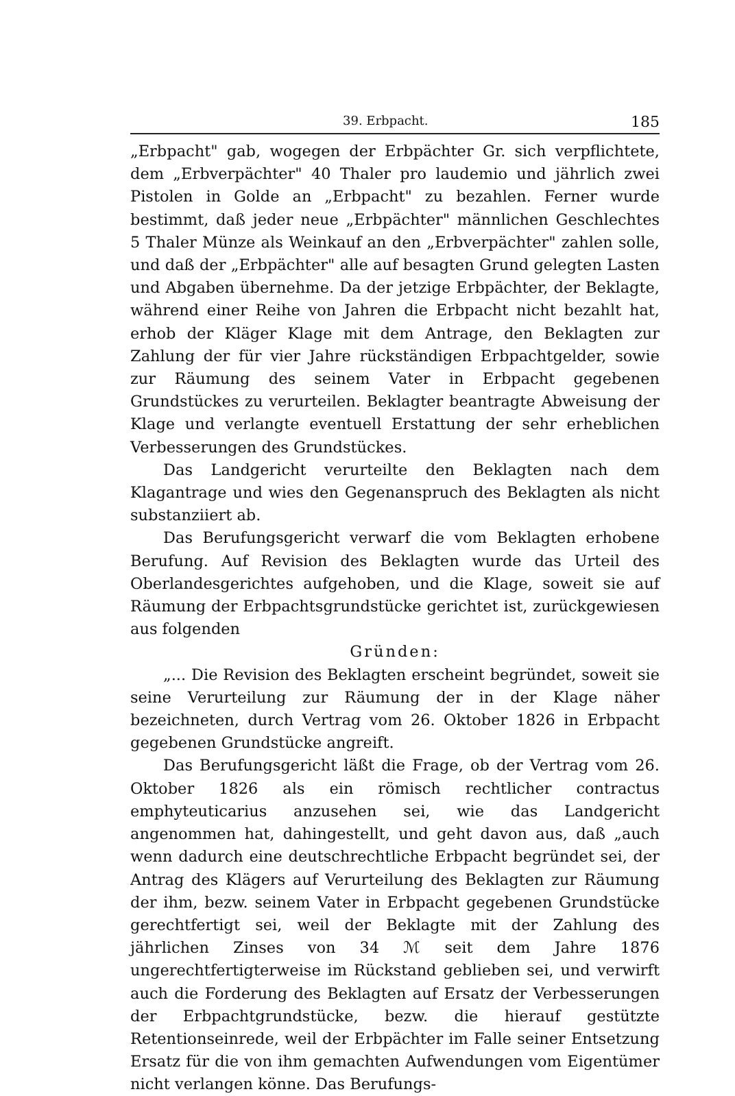39. Erbpacht. 185
„Erbpacht" gab, wogegen der Erbpächter Gr. sich verpflichtete, dem „Erbverpächter" 40 Thaler pro laudemio und jährlich zwei Pistolen in Golde an „Erbpacht" zu bezahlen. Ferner wurde bestimmt, daß jeder neue „Erbpächter" männlichen Geschlechtes 5 Thaler Münze als Weinkauf an den „Erbverpächter" zahlen solle, und daß der „Erbpächter" alle auf besagten Grund gelegten Lasten und Abgaben übernehme. Da der jetzige Erbpächter, der Beklagte, während einer Reihe von Jahren die Erbpacht nicht bezahlt hat, erhob der Kläger Klage mit dem Antrage, den Beklagten zur Zahlung der für vier Jahre rückständigen Erbpachtgelder, sowie zur Räumung des seinem Vater in Erbpacht gegebenen Grundstückes zu verurteilen. Beklagter beantragte Abweisung der Klage und verlangte eventuell Erstattung der sehr erheblichen Verbesserungen des Grundstückes.
Das Landgericht verurteilte den Beklagten nach dem Klagantrage und wies den Gegenanspruch des Beklagten als nicht substanziiert ab.
Das Berufungsgericht verwarf die vom Beklagten erhobene Berufung. Auf Revision des Beklagten wurde das Urteil des Oberlandesgerichtes aufgehoben, und die Klage, soweit sie auf Räumung der Erbpachtsgrundstücke gerichtet ist, zurückgewiesen aus folgenden
Gründen:
„... Die Revision des Beklagten erscheint begründet, soweit sie seine Verurteilung zur Räumung der in der Klage näher bezeichneten, durch Vertrag vom 26. Oktober 1826 in Erbpacht gegebenen Grundstücke angreift.
Das Berufungsgericht läßt die Frage, ob der Vertrag vom 26. Oktober 1826 als ein römisch rechtlicher contractus emphyteuticarius anzusehen sei, wie das Landgericht angenommen hat, dahingestellt, und geht davon aus, daß „auch wenn dadurch eine deutschrechtliche Erbpacht begründet sei, der Antrag des Klägers auf Verurteilung des Beklagten zur Räumung der ihm, bezw. seinem Vater in Erbpacht gegebenen Grundstücke gerechtfertigt sei, weil der Beklagte mit der Zahlung des jährlichen Zinses von 34 ℳ seit dem Jahre 1876 ungerechtfertigterweise im Rückstand geblieben sei, und verwirft auch die Forderung des Beklagten auf Ersatz der Verbesserungen der Erbpachtgrundstücke, bezw. die hierauf gestützte Retentionseinrede, weil der Erbpächter im Falle seiner Entsetzung Ersatz für die von ihm gemachten Aufwendungen vom Eigentümer nicht verlangen könne. Das Berufungs-